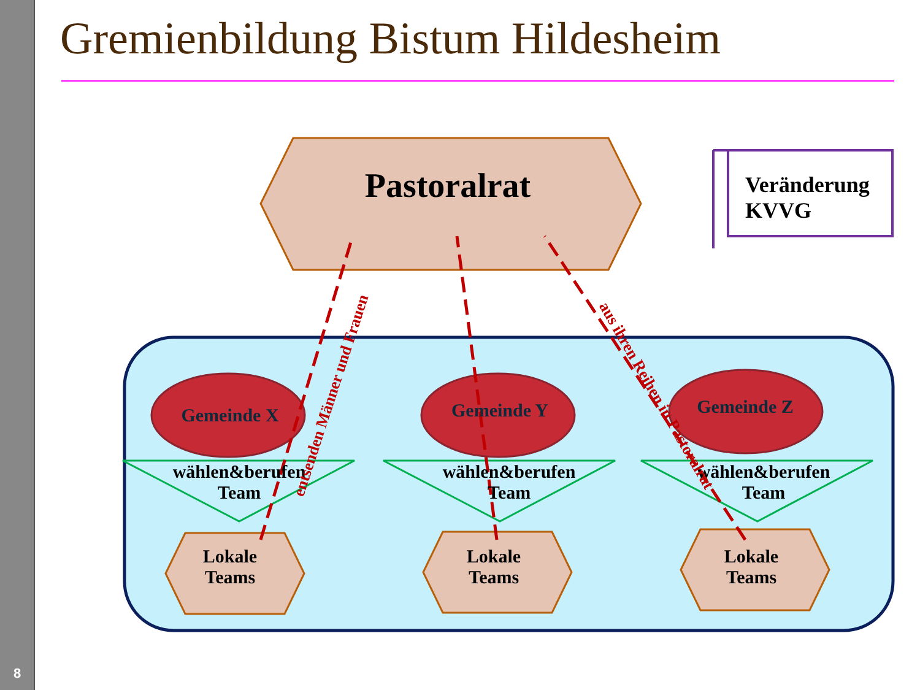8
Gremienbildung Bistum Hildesheim
Pastoralrat
Veränderung
KVVG
Gemeinde X Gemeinde Y Gemeinde Z
wählen&berufen
Team
wählen&berufen
Team
wählen&berufen
Team
Lokale
Teams
Lokale
Teams
Lokale
Teams
entsenden Männer und Frauen
aus ihren Reihen in Pastoralrat